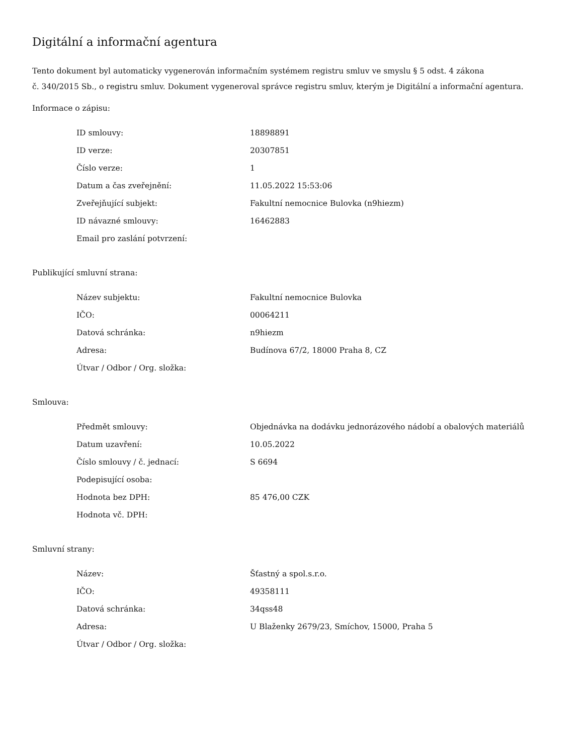Digitální a informační agentura
Tento dokument byl automaticky vygenerován informačním systémem registru smluv ve smyslu § 5 odst. 4 zákona
č. 340/2015 Sb., o registru smluv. Dokument vygeneroval správce registru smluv, kterým je Digitální a informační agentura.
Informace o zápisu:
| ID smlouvy: | 18898891 |
| ID verze: | 20307851 |
| Číslo verze: | 1 |
| Datum a čas zveřejnění: | 11.05.2022 15:53:06 |
| Zveřejňující subjekt: | Fakultní nemocnice Bulovka (n9hiezm) |
| ID návazné smlouvy: | 16462883 |
| Email pro zaslání potvrzení: | |
Publikující smluvní strana:
| Název subjektu: | Fakultní nemocnice Bulovka |
| IČO: | 00064211 |
| Datová schránka: | n9hiezm |
| Adresa: | Budínova 67/2, 18000 Praha 8, CZ |
| Útvar / Odbor / Org. složka: | |
Smlouva:
| Předmět smlouvy: | Objednávka na dodávku jednorázového nádobí a obalových materiálů |
| Datum uzavření: | 10.05.2022 |
| Číslo smlouvy / č. jednací: | S 6694 |
| Podepisující osoba: | |
| Hodnota bez DPH: | 85 476,00 CZK |
| Hodnota vč. DPH: | |
Smluvní strany:
| Název: | Šťastný a spol.s.r.o. |
| IČO: | 49358111 |
| Datová schránka: | 34qss48 |
| Adresa: | U Blaženky 2679/23, Smíchov, 15000, Praha 5 |
| Útvar / Odbor / Org. složka: | |